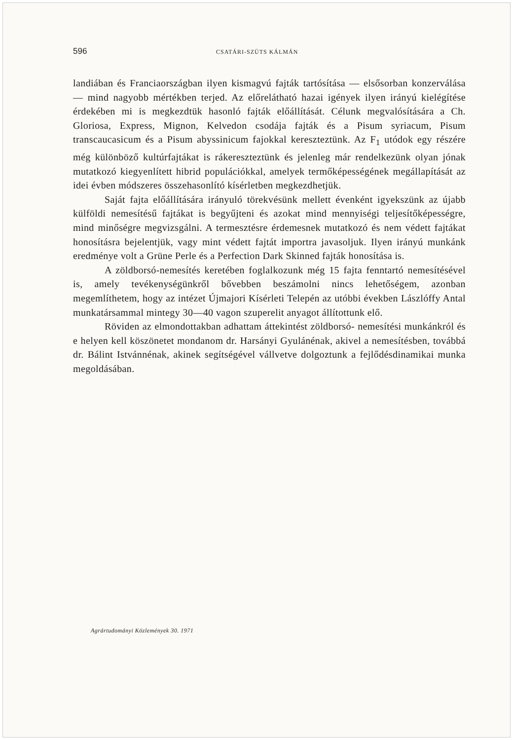596 CSATÁRI-SZÜTS KÁLMÁN
landiában és Franciaországban ilyen kismagvú fajták tartósítása — elsősorban konzerválása — mind nagyobb mértékben terjed. Az előrelátható hazai igények ilyen irányú kielégítése érdekében mi is megkezdtük hasonló fajták előállítását. Célunk megvalósítására a Ch. Gloriosa, Express, Mignon, Kelvedon csodája fajták és a Pisum syriacum, Pisum transcaucasicum és a Pisum abyssinicum fajokkal kereszteztünk. Az F<sub>1</sub> utódok egy részére még különböző kultúrfajtákat is rákereszteztünk és jelenleg már rendelkezünk olyan jónak mutatkozó kiegyenlített hibrid populációkkal, amelyek termőképességének megállapítását az idei évben módszeres összehasonlító kísérletben megkezdhetjük.
Saját fajta előállítására irányuló törekvésünk mellett évenként igyekszünk az újabb külföldi nemesítésű fajtákat is begyűjteni és azokat mind mennyiségi teljesítőképességre, mind minőségre megvizsgálni. A termesztésre érdemesnek mutatkozó és nem védett fajtákat honosításra bejelentjük, vagy mint védett fajtát importra javasoljuk. Ilyen irányú munkánk eredménye volt a Grüne Perle és a Perfection Dark Skinned fajták honosítása is.
A zöldborsó-nemesítés keretében foglalkozunk még 15 fajta fenntartó nemesítésével is, amely tevékenységünkről bővebben beszámolni nincs lehetőségem, azonban megemlíthetem, hogy az intézet Újmajori Kísérleti Telepén az utóbbi években Lászlóffy Antal munkatársammal mintegy 30—40 vagon szuperelit anyagot állítottunk elő.
Röviden az elmondottakban adhattam áttekintést zöldborsó- nemesítési munkánkról és e helyen kell köszönetet mondanom dr. Harsányi Gyulánénak, akivel a nemesítésben, továbbá dr. Bálint Istvánnénak, akinek segítségével vállvetve dolgoztunk a fejlődésdinamikai munka megoldásában.
Agrártudományi Közlemények 30. 1971